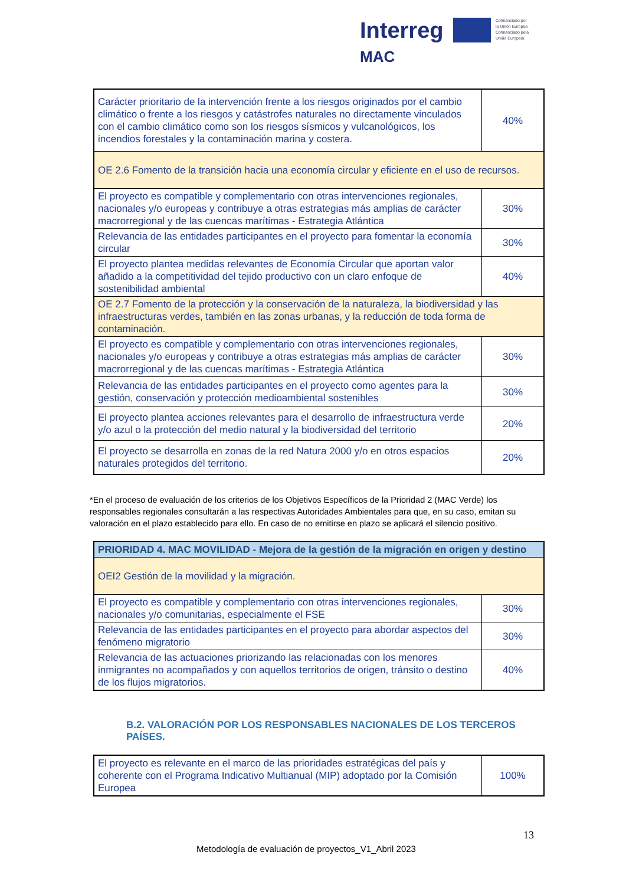Interreg
MAC
Cofinanciado por
la Unión Europea
Cofinanciado pela
União Europeia
| Carácter prioritario de la intervención frente a los riesgos originados por el cambio climático o frente a los riesgos y catástrofes naturales no directamente vinculados con el cambio climático como son los riesgos sísmicos y vulcanológicos, los incendios forestales y la contaminación marina y costera. | 40% |
| OE 2.6 Fomento de la transición hacia una economía circular y eficiente en el uso de recursos. | |
| El proyecto es compatible y complementario con otras intervenciones regionales, nacionales y/o europeas y contribuye a otras estrategias más amplias de carácter macrorregional y de las cuencas marítimas - Estrategia Atlántica | 30% |
| Relevancia de las entidades participantes en el proyecto para fomentar la economía circular | 30% |
| El proyecto plantea medidas relevantes de Economía Circular que aportan valor añadido a la competitividad del tejido productivo con un claro enfoque de sostenibilidad ambiental | 40% |
| OE 2.7 Fomento de la protección y la conservación de la naturaleza, la biodiversidad y las infraestructuras verdes, también en las zonas urbanas, y la reducción de toda forma de contaminación. | |
| El proyecto es compatible y complementario con otras intervenciones regionales, nacionales y/o europeas y contribuye a otras estrategias más amplias de carácter macrorregional y de las cuencas marítimas - Estrategia Atlántica | 30% |
| Relevancia de las entidades participantes en el proyecto como agentes para la gestión, conservación y protección medioambiental sostenibles | 30% |
| El proyecto plantea acciones relevantes para el desarrollo de infraestructura verde y/o azul o la protección del medio natural y la biodiversidad del territorio | 20% |
| El proyecto se desarrolla en zonas de la red Natura 2000 y/o en otros espacios naturales protegidos del territorio. | 20% |
*En el proceso de evaluación de los criterios de los Objetivos Específicos de la Prioridad 2 (MAC Verde) los responsables regionales consultarán a las respectivas Autoridades Ambientales para que, en su caso, emitan su valoración en el plazo establecido para ello. En caso de no emitirse en plazo se aplicará el silencio positivo.
| PRIORIDAD 4. MAC MOVILIDAD - Mejora de la gestión de la migración en origen y destino | |
| OEI2 Gestión de la movilidad y la migración. | |
| El proyecto es compatible y complementario con otras intervenciones regionales, nacionales y/o comunitarias, especialmente el FSE | 30% |
| Relevancia de las entidades participantes en el proyecto para abordar aspectos del fenómeno migratorio | 30% |
| Relevancia de las actuaciones priorizando las relacionadas con los menores inmigrantes no acompañados y con aquellos territorios de origen, tránsito o destino de los flujos migratorios. | 40% |
B.2. VALORACIÓN POR LOS RESPONSABLES NACIONALES DE LOS TERCEROS PAÍSES.
| El proyecto es relevante en el marco de las prioridades estratégicas del país y coherente con el Programa Indicativo Multianual (MIP) adoptado por la Comisión Europea | 100% |
13
Metodología de evaluación de proyectos_V1_Abril 2023